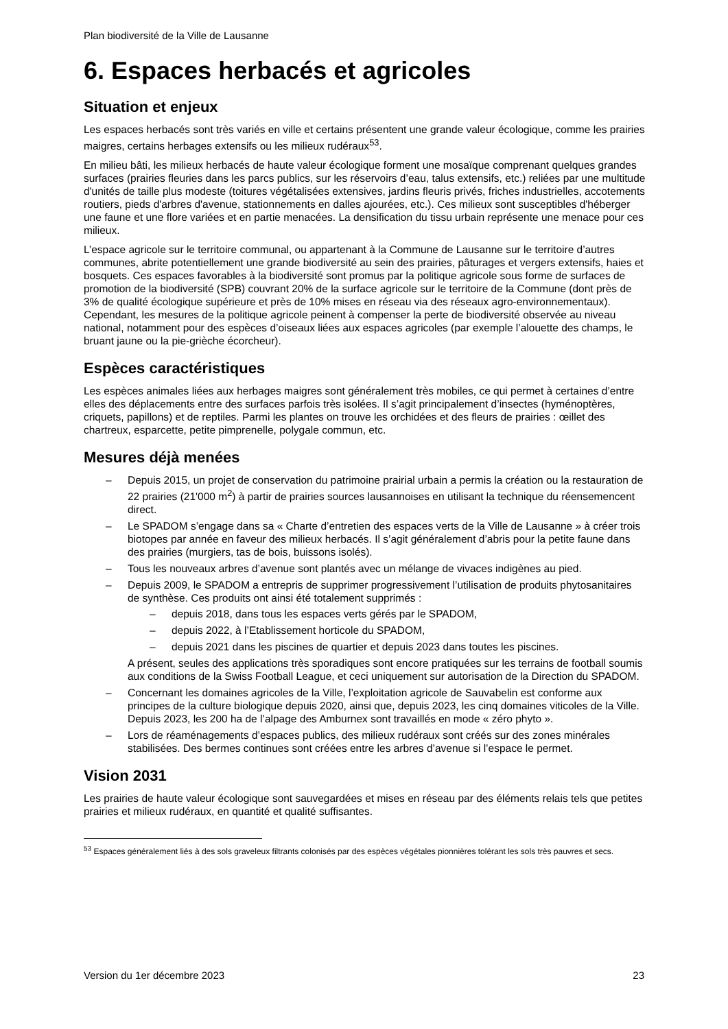Plan biodiversité de la Ville de Lausanne
6. Espaces herbacés et agricoles
Situation et enjeux
Les espaces herbacés sont très variés en ville et certains présentent une grande valeur écologique, comme les prairies maigres, certains herbages extensifs ou les milieux rudéraux<sup>53</sup>.
En milieu bâti, les milieux herbacés de haute valeur écologique forment une mosaïque comprenant quelques grandes surfaces (prairies fleuries dans les parcs publics, sur les réservoirs d’eau, talus extensifs, etc.) reliées par une multitude d'unités de taille plus modeste (toitures végétalisées extensives, jardins fleuris privés, friches industrielles, accotements routiers, pieds d'arbres d'avenue, stationnements en dalles ajourées, etc.). Ces milieux sont susceptibles d'héberger une faune et une flore variées et en partie menacées. La densification du tissu urbain représente une menace pour ces milieux.
L’espace agricole sur le territoire communal, ou appartenant à la Commune de Lausanne sur le territoire d’autres communes, abrite potentiellement une grande biodiversité au sein des prairies, pâturages et vergers extensifs, haies et bosquets. Ces espaces favorables à la biodiversité sont promus par la politique agricole sous forme de surfaces de promotion de la biodiversité (SPB) couvrant 20% de la surface agricole sur le territoire de la Commune (dont près de 3% de qualité écologique supérieure et près de 10% mises en réseau via des réseaux agro-environnementaux). Cependant, les mesures de la politique agricole peinent à compenser la perte de biodiversité observée au niveau national, notamment pour des espèces d’oiseaux liées aux espaces agricoles (par exemple l’alouette des champs, le bruant jaune ou la pie-grièche écorcheur).
Espèces caractéristiques
Les espèces animales liées aux herbages maigres sont généralement très mobiles, ce qui permet à certaines d’entre elles des déplacements entre des surfaces parfois très isolées. Il s’agit principalement d’insectes (hyménoptères, criquets, papillons) et de reptiles. Parmi les plantes on trouve les orchidées et des fleurs de prairies : œillet des chartreux, esparcette, petite pimprenelle, polygale commun, etc.
Mesures déjà menées
– Depuis 2015, un projet de conservation du patrimoine prairial urbain a permis la création ou la restauration de 22 prairies (21'000 m<sup>2</sup>) à partir de prairies sources lausannoises en utilisant la technique du réensemencent direct.
– Le SPADOM s’engage dans sa « Charte d’entretien des espaces verts de la Ville de Lausanne » à créer trois biotopes par année en faveur des milieux herbacés. Il s’agit généralement d’abris pour la petite faune dans des prairies (murgiers, tas de bois, buissons isolés).
– Tous les nouveaux arbres d’avenue sont plantés avec un mélange de vivaces indigènes au pied.
– Depuis 2009, le SPADOM a entrepris de supprimer progressivement l’utilisation de produits phytosanitaires de synthèse. Ces produits ont ainsi été totalement supprimés :
– depuis 2018, dans tous les espaces verts gérés par le SPADOM,
– depuis 2022, à l’Etablissement horticole du SPADOM,
– depuis 2021 dans les piscines de quartier et depuis 2023 dans toutes les piscines.
A présent, seules des applications très sporadiques sont encore pratiquées sur les terrains de football soumis aux conditions de la Swiss Football League, et ceci uniquement sur autorisation de la Direction du SPADOM.
– Concernant les domaines agricoles de la Ville, l’exploitation agricole de Sauvabelin est conforme aux principes de la culture biologique depuis 2020, ainsi que, depuis 2023, les cinq domaines viticoles de la Ville. Depuis 2023, les 200 ha de l’alpage des Amburnex sont travaillés en mode « zéro phyto ».
– Lors de réaménagements d’espaces publics, des milieux rudéraux sont créés sur des zones minérales stabilisées. Des bermes continues sont créées entre les arbres d’avenue si l’espace le permet.
Vision 2031
Les prairies de haute valeur écologique sont sauvegardées et mises en réseau par des éléments relais tels que petites prairies et milieux rudéraux, en quantité et qualité suffisantes.
<sup>53</sup> Espaces généralement liés à des sols graveleux filtrants colonisés par des espèces végétales pionnières tolérant les sols très pauvres et secs.
Version du 1er décembre 2023 23